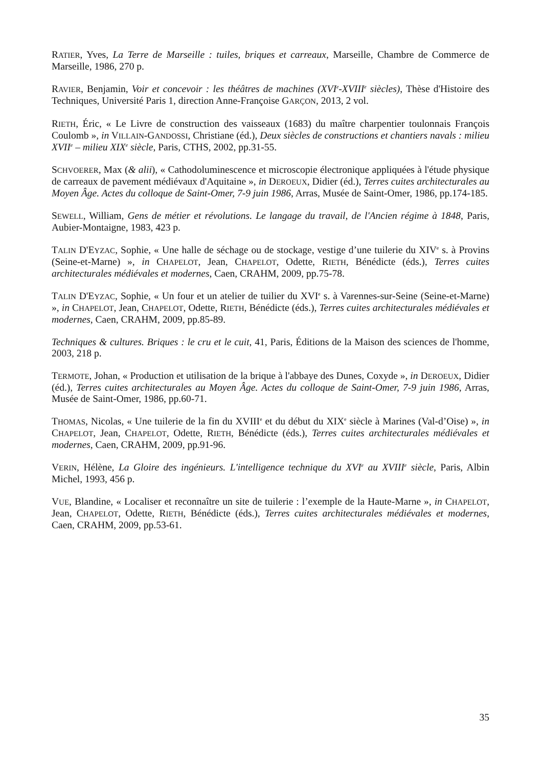RATIER, Yves, La Terre de Marseille : tuiles, briques et carreaux, Marseille, Chambre de Commerce de Marseille, 1986, 270 p.
RAVIER, Benjamin, Voir et concevoir : les théâtres de machines (XVI<sup>e</sup>-XVIII<sup>e</sup> siècles), Thèse d'Histoire des Techniques, Université Paris 1, direction Anne-Françoise GARÇON, 2013, 2 vol.
RIETH, Éric, « Le Livre de construction des vaisseaux (1683) du maître charpentier toulonnais François Coulomb », in VILLAIN-GANDOSSI, Christiane (éd.), Deux siècles de constructions et chantiers navals : milieu XVII<sup>e</sup> – milieu XIX<sup>e</sup> siècle, Paris, CTHS, 2002, pp.31-55.
SCHVOERER, Max (& alii), « Cathodoluminescence et microscopie électronique appliquées à l'étude physique de carreaux de pavement médiévaux d'Aquitaine », in DEROEUX, Didier (éd.), Terres cuites architecturales au Moyen Âge. Actes du colloque de Saint-Omer, 7-9 juin 1986, Arras, Musée de Saint-Omer, 1986, pp.174-185.
SEWELL, William, Gens de métier et révolutions. Le langage du travail, de l'Ancien régime à 1848, Paris, Aubier-Montaigne, 1983, 423 p.
TALIN D'EYZAC, Sophie, « Une halle de séchage ou de stockage, vestige d’une tuilerie du XIV<sup>e</sup> s. à Provins (Seine-et-Marne) », in CHAPELOT, Jean, CHAPELOT, Odette, RIETH, Bénédicte (éds.), Terres cuites architecturales médiévales et modernes, Caen, CRAHM, 2009, pp.75-78.
TALIN D'EYZAC, Sophie, « Un four et un atelier de tuilier du XVI<sup>e</sup> s. à Varennes-sur-Seine (Seine-et-Marne) », in CHAPELOT, Jean, CHAPELOT, Odette, RIETH, Bénédicte (éds.), Terres cuites architecturales médiévales et modernes, Caen, CRAHM, 2009, pp.85-89.
Techniques & cultures. Briques : le cru et le cuit, 41, Paris, Éditions de la Maison des sciences de l'homme, 2003, 218 p.
TERMOTE, Johan, « Production et utilisation de la brique à l'abbaye des Dunes, Coxyde », in DEROEUX, Didier (éd.), Terres cuites architecturales au Moyen Âge. Actes du colloque de Saint-Omer, 7-9 juin 1986, Arras, Musée de Saint-Omer, 1986, pp.60-71.
THOMAS, Nicolas, « Une tuilerie de la fin du XVIII<sup>e</sup> et du début du XIX<sup>e</sup> siècle à Marines (Val-d’Oise) », in CHAPELOT, Jean, CHAPELOT, Odette, RIETH, Bénédicte (éds.), Terres cuites architecturales médiévales et modernes, Caen, CRAHM, 2009, pp.91-96.
VERIN, Hélène, La Gloire des ingénieurs. L'intelligence technique du XVI<sup>e</sup> au XVIII<sup>e</sup> siècle, Paris, Albin Michel, 1993, 456 p.
VUE, Blandine, « Localiser et reconnaître un site de tuilerie : l’exemple de la Haute-Marne », in CHAPELOT, Jean, CHAPELOT, Odette, RIETH, Bénédicte (éds.), Terres cuites architecturales médiévales et modernes, Caen, CRAHM, 2009, pp.53-61.
35